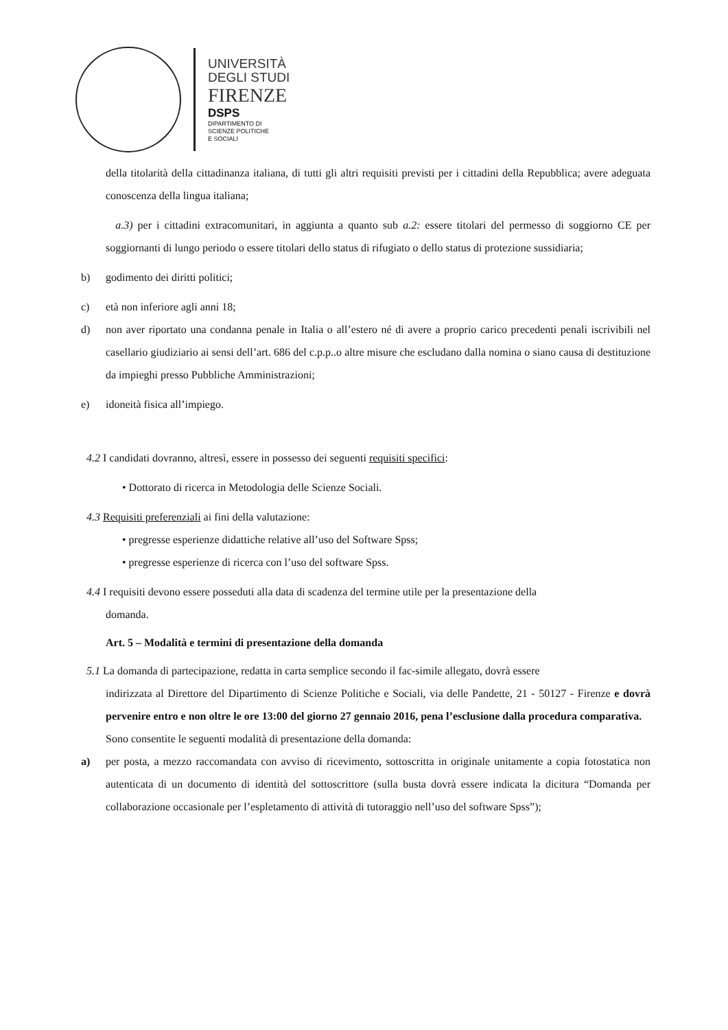UNIVERSITÀ
DEGLI STUDI
FIRENZE
DSPS
DIPARTIMENTO DI
SCIENZE POLITICHE
E SOCIALI
della titolarità della cittadinanza italiana, di tutti gli altri requisiti previsti per i cittadini della Repubblica; avere adeguata conoscenza della lingua italiana;
a.3) per i cittadini extracomunitari, in aggiunta a quanto sub a.2: essere titolari del permesso di soggiorno CE per soggiornanti di lungo periodo o essere titolari dello status di rifugiato o dello status di protezione sussidiaria;
b) godimento dei diritti politici;
c) età non inferiore agli anni 18;
d) non aver riportato una condanna penale in Italia o all’estero né di avere a proprio carico precedenti penali iscrivibili nel casellario giudiziario ai sensi dell’art. 686 del c.p.p..o altre misure che escludano dalla nomina o siano causa di destituzione da impieghi presso Pubbliche Amministrazioni;
e) idoneità fisica all’impiego.
4.2 I candidati dovranno, altresì, essere in possesso dei seguenti requisiti specifici:
• Dottorato di ricerca in Metodologia delle Scienze Sociali.
4.3 Requisiti preferenziali ai fini della valutazione:
• pregresse esperienze didattiche relative all’uso del Software Spss;
• pregresse esperienze di ricerca con l’uso del software Spss.
4.4 I requisiti devono essere posseduti alla data di scadenza del termine utile per la presentazione della
domanda.
Art. 5 – Modalità e termini di presentazione della domanda
5.1 La domanda di partecipazione, redatta in carta semplice secondo il fac-simile allegato, dovrà essere
indirizzata al Direttore del Dipartimento di Scienze Politiche e Sociali, via delle Pandette, 21 - 50127 - Firenze e dovrà pervenire entro e non oltre le ore 13:00 del giorno 27 gennaio 2016, pena l’esclusione dalla procedura comparativa.
Sono consentite le seguenti modalità di presentazione della domanda:
a) per posta, a mezzo raccomandata con avviso di ricevimento, sottoscritta in originale unitamente a copia fotostatica non autenticata di un documento di identità del sottoscrittore (sulla busta dovrà essere indicata la dicitura “Domanda per collaborazione occasionale per l’espletamento di attività di tutoraggio nell’uso del software Spss”);